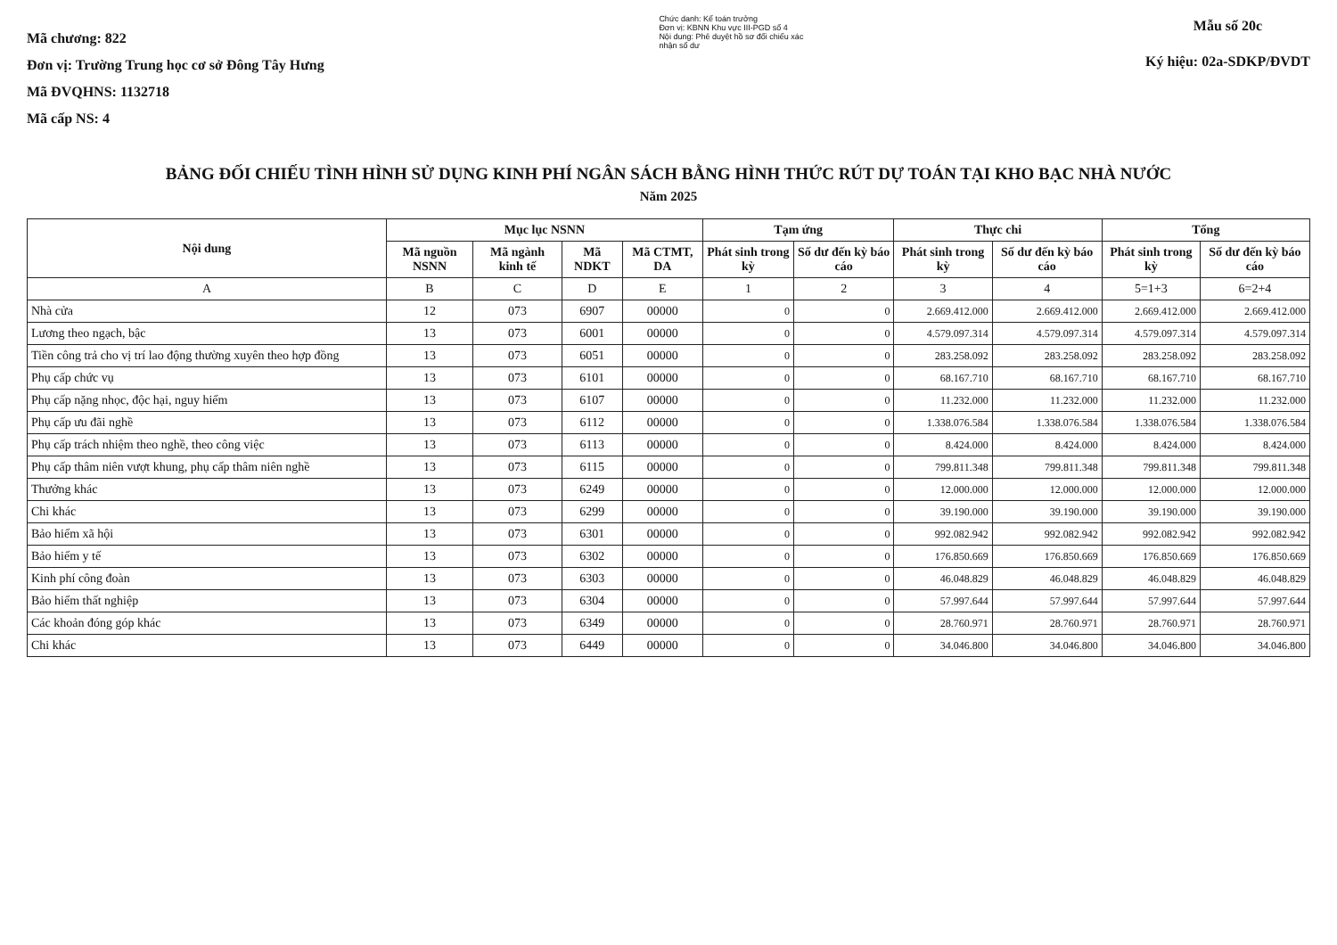Mã chương: 822
Đơn vị: Trường Trung học cơ sở Đông Tây Hưng
Mã ĐVQHNS: 1132718
Mã cấp NS: 4
Chức danh: Kế toán trưởng
Đơn vị: KBNN Khu vực III-PGD số 4
Nội dung: Phê duyệt hồ sơ đối chiếu xác nhận số dư
Mẫu số 20c
Ký hiệu: 02a-SDKP/ĐVDT
BẢNG ĐỐI CHIẾU TÌNH HÌNH SỬ DỤNG KINH PHÍ NGÂN SÁCH BẰNG HÌNH THỨC RÚT DỰ TOÁN TẠI KHO BẠC NHÀ NƯỚC
Năm 2025
| Nội dung | Mục lục NSNN | | | | Tạm ứng | | Thực chi | | Tổng | |
| --- | --- | --- | --- | --- | --- | --- | --- | --- | --- | --- |
| | Mã nguồn NSNN | Mã ngành kinh tế | Mã NDKT | Mã CTMT, DA | Phát sinh trong kỳ | Số dư đến kỳ báo cáo | Phát sinh trong kỳ | Số dư đến kỳ báo cáo | Phát sinh trong kỳ | Số dư đến kỳ báo cáo |
| A | B | C | D | E | 1 | 2 | 3 | 4 | 5=1+3 | 6=2+4 |
| Nhà cửa | 12 | 073 | 6907 | 00000 | 0 | 0 | 2.669.412.000 | 2.669.412.000 | 2.669.412.000 | 2.669.412.000 |
| Lương theo ngạch, bậc | 13 | 073 | 6001 | 00000 | 0 | 0 | 4.579.097.314 | 4.579.097.314 | 4.579.097.314 | 4.579.097.314 |
| Tiền công trả cho vị trí lao động thường xuyên theo hợp đồng | 13 | 073 | 6051 | 00000 | 0 | 0 | 283.258.092 | 283.258.092 | 283.258.092 | 283.258.092 |
| Phụ cấp chức vụ | 13 | 073 | 6101 | 00000 | 0 | 0 | 68.167.710 | 68.167.710 | 68.167.710 | 68.167.710 |
| Phụ cấp nặng nhọc, độc hại, nguy hiểm | 13 | 073 | 6107 | 00000 | 0 | 0 | 11.232.000 | 11.232.000 | 11.232.000 | 11.232.000 |
| Phụ cấp ưu đãi nghề | 13 | 073 | 6112 | 00000 | 0 | 0 | 1.338.076.584 | 1.338.076.584 | 1.338.076.584 | 1.338.076.584 |
| Phụ cấp trách nhiệm theo nghề, theo công việc | 13 | 073 | 6113 | 00000 | 0 | 0 | 8.424.000 | 8.424.000 | 8.424.000 | 8.424.000 |
| Phụ cấp thâm niên vượt khung, phụ cấp thâm niên nghề | 13 | 073 | 6115 | 00000 | 0 | 0 | 799.811.348 | 799.811.348 | 799.811.348 | 799.811.348 |
| Thưởng khác | 13 | 073 | 6249 | 00000 | 0 | 0 | 12.000.000 | 12.000.000 | 12.000.000 | 12.000.000 |
| Chi khác | 13 | 073 | 6299 | 00000 | 0 | 0 | 39.190.000 | 39.190.000 | 39.190.000 | 39.190.000 |
| Bảo hiểm xã hội | 13 | 073 | 6301 | 00000 | 0 | 0 | 992.082.942 | 992.082.942 | 992.082.942 | 992.082.942 |
| Bảo hiểm y tế | 13 | 073 | 6302 | 00000 | 0 | 0 | 176.850.669 | 176.850.669 | 176.850.669 | 176.850.669 |
| Kinh phí công đoàn | 13 | 073 | 6303 | 00000 | 0 | 0 | 46.048.829 | 46.048.829 | 46.048.829 | 46.048.829 |
| Bảo hiểm thất nghiệp | 13 | 073 | 6304 | 00000 | 0 | 0 | 57.997.644 | 57.997.644 | 57.997.644 | 57.997.644 |
| Các khoản đóng góp khác | 13 | 073 | 6349 | 00000 | 0 | 0 | 28.760.971 | 28.760.971 | 28.760.971 | 28.760.971 |
| Chi khác | 13 | 073 | 6449 | 00000 | 0 | 0 | 34.046.800 | 34.046.800 | 34.046.800 | 34.046.800 |